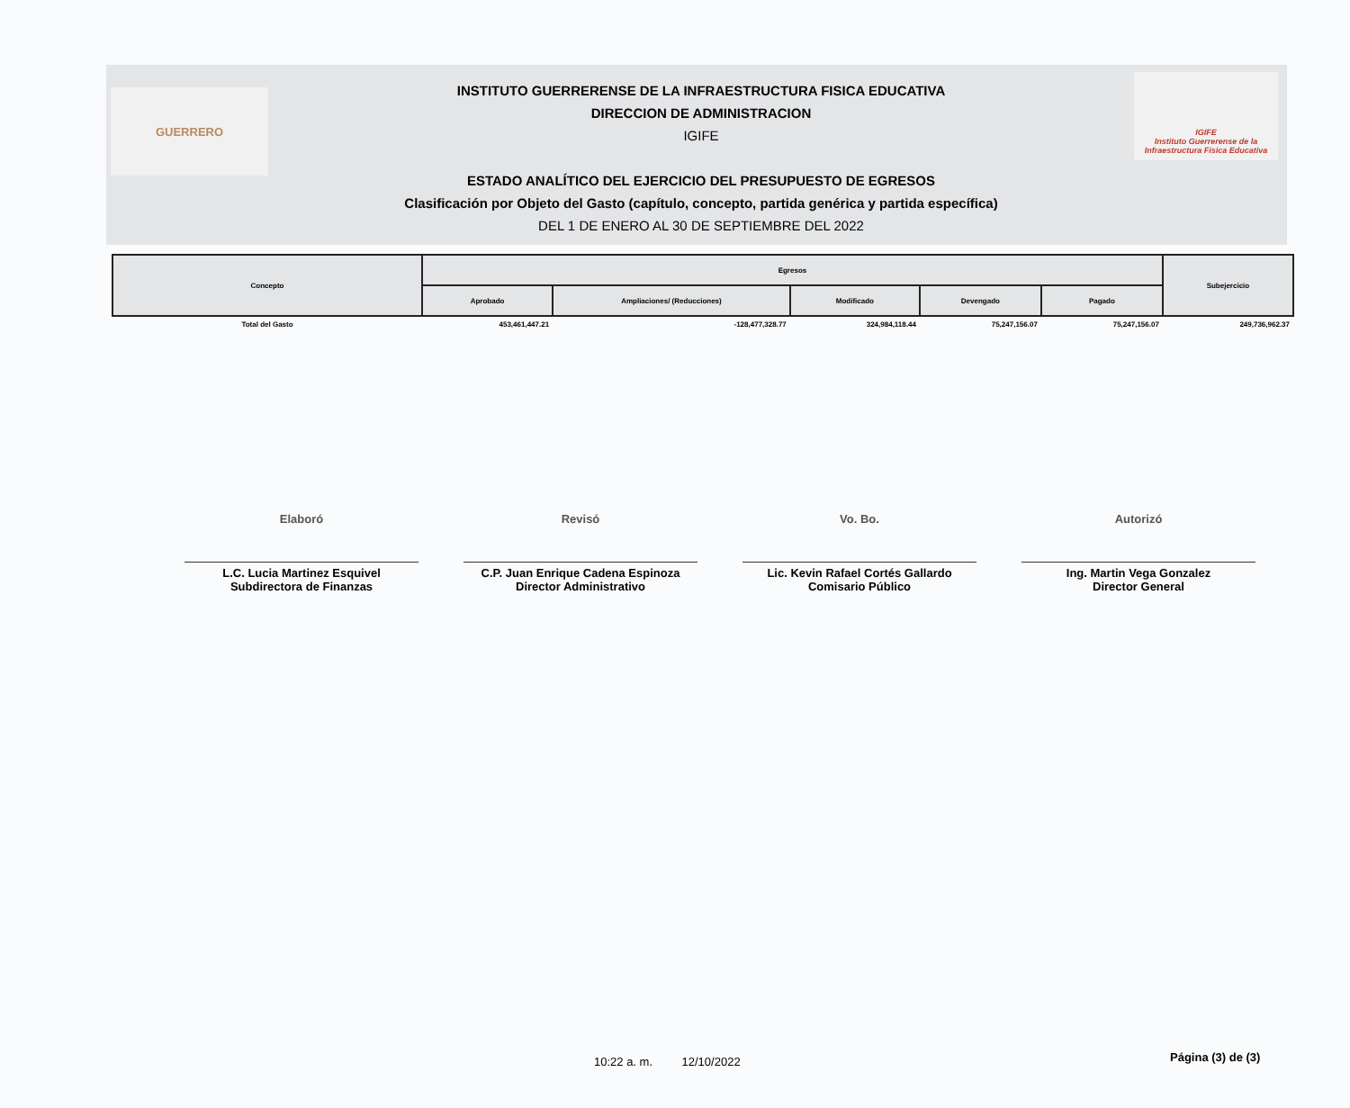GUERRERO
INSTITUTO GUERRERENSE DE LA INFRAESTRUCTURA FISICA EDUCATIVA
DIRECCION DE ADMINISTRACION
IGIFE
ESTADO ANALÍTICO DEL EJERCICIO DEL PRESUPUESTO DE EGRESOS
Clasificación por Objeto del Gasto (capítulo, concepto, partida genérica y partida específica)
DEL 1 DE ENERO AL 30 DE SEPTIEMBRE DEL 2022
IGIFE
Instituto Guerrerense de la Infraestructura Física Educativa
| Concepto | Egresos | | | | | Subejercicio |
| --- | --- | --- | --- | --- | --- | --- |
| | Aprobado | Ampliaciones/ (Reducciones) | Modificado | Devengado | Pagado | |
| Total del Gasto | 453,461,447.21 | -128,477,328.77 | 324,984,118.44 | 75,247,156.07 | 75,247,156.07 | 249,736,962.37 |
Elaboró
L.C. Lucia Martinez Esquivel
Subdirectora de Finanzas
Revisó
C.P. Juan Enrique Cadena Espinoza
Director Administrativo
Vo. Bo.
Lic. Kevin Rafael Cortés Gallardo
Comisario Público
Autorizó
Ing. Martin Vega Gonzalez
Director General
10:22 a. m. 12/10/2022 Página (3) de (3)